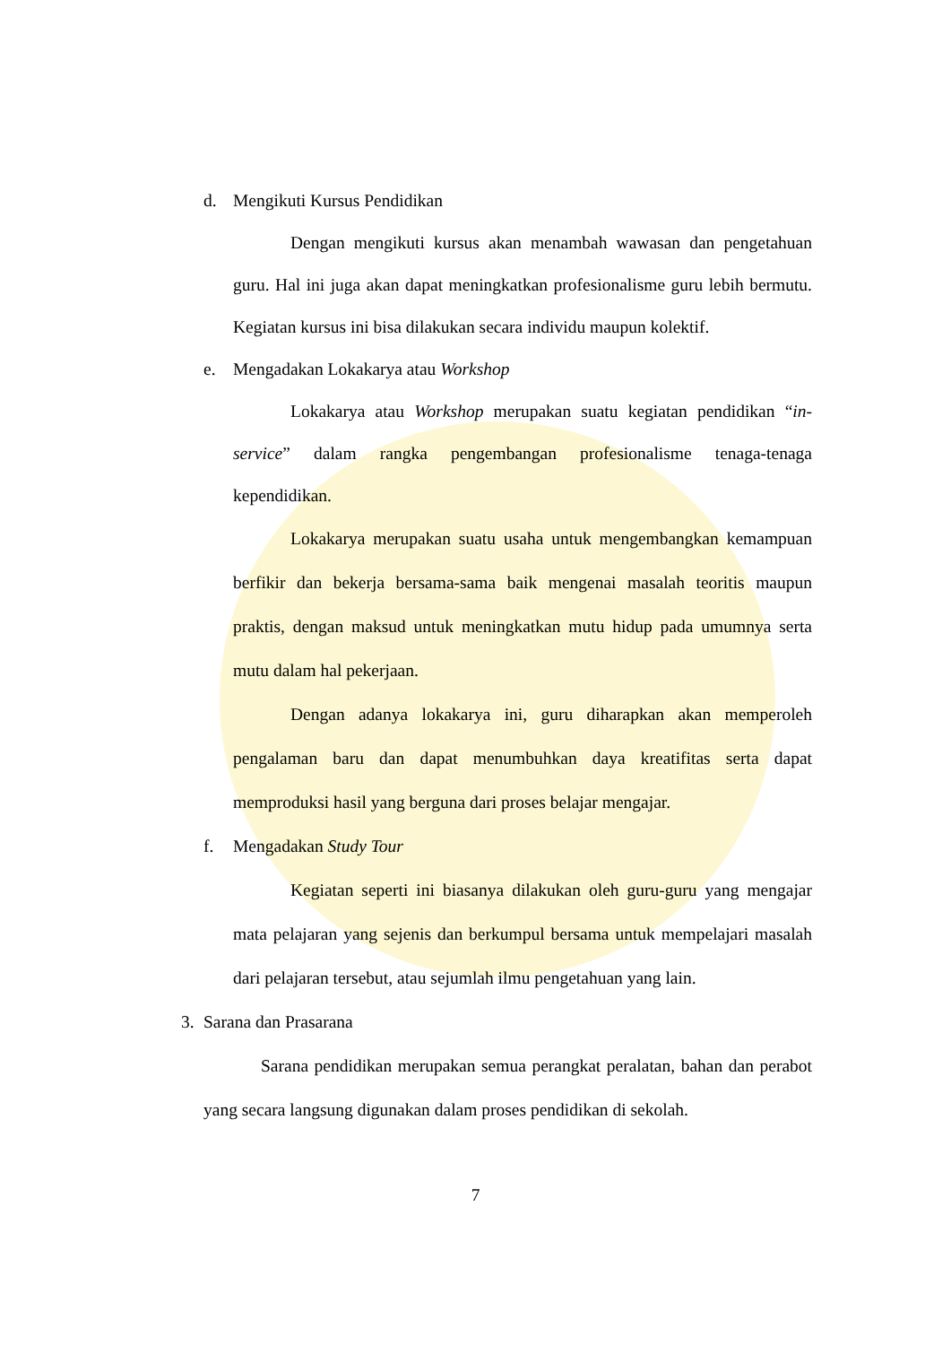d. Mengikuti Kursus Pendidikan
Dengan mengikuti kursus akan menambah wawasan dan pengetahuan guru. Hal ini juga akan dapat meningkatkan profesionalisme guru lebih bermutu. Kegiatan kursus ini bisa dilakukan secara individu maupun kolektif.
e. Mengadakan Lokakarya atau Workshop
Lokakarya atau Workshop merupakan suatu kegiatan pendidikan “in-service” dalam rangka pengembangan profesionalisme tenaga-tenaga kependidikan.
Lokakarya merupakan suatu usaha untuk mengembangkan kemampuan berfikir dan bekerja bersama-sama baik mengenai masalah teoritis maupun praktis, dengan maksud untuk meningkatkan mutu hidup pada umumnya serta mutu dalam hal pekerjaan.
Dengan adanya lokakarya ini, guru diharapkan akan memperoleh pengalaman baru dan dapat menumbuhkan daya kreatifitas serta dapat memproduksi hasil yang berguna dari proses belajar mengajar.
f. Mengadakan Study Tour
Kegiatan seperti ini biasanya dilakukan oleh guru-guru yang mengajar mata pelajaran yang sejenis dan berkumpul bersama untuk mempelajari masalah dari pelajaran tersebut, atau sejumlah ilmu pengetahuan yang lain.
3. Sarana dan Prasarana
Sarana pendidikan merupakan semua perangkat peralatan, bahan dan perabot yang secara langsung digunakan dalam proses pendidikan di sekolah.
7